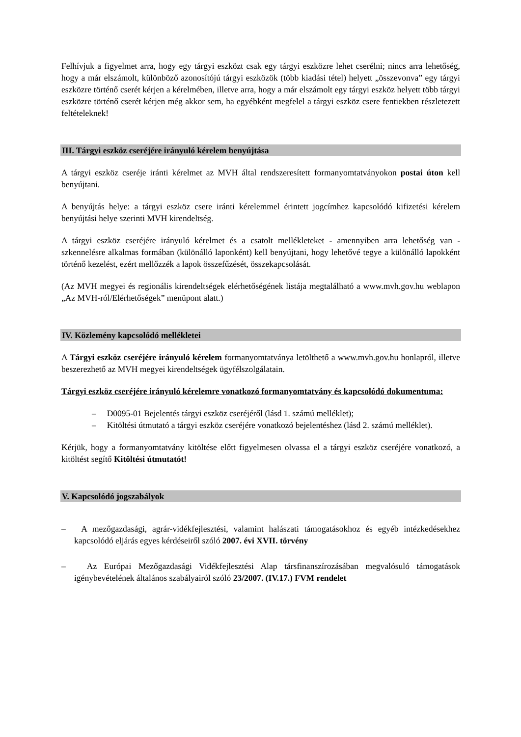Felhívjuk a figyelmet arra, hogy egy tárgyi eszközt csak egy tárgyi eszközre lehet cserélni; nincs arra lehetőség, hogy a már elszámolt, különböző azonosítójú tárgyi eszközök (több kiadási tétel) helyett „összevonva” egy tárgyi eszközre történő cserét kérjen a kérelmében, illetve arra, hogy a már elszámolt egy tárgyi eszköz helyett több tárgyi eszközre történő cserét kérjen még akkor sem, ha egyébként megfelel a tárgyi eszköz csere fentiekben részletezett feltételeknek!
III. Tárgyi eszköz cseréjére irányuló kérelem benyújtása
A tárgyi eszköz cseréje iránti kérelmet az MVH által rendszeresített formanyomtatványokon postai úton kell benyújtani.
A benyújtás helye: a tárgyi eszköz csere iránti kérelemmel érintett jogcímhez kapcsolódó kifizetési kérelem benyújtási helye szerinti MVH kirendeltség.
A tárgyi eszköz cseréjére irányuló kérelmet és a csatolt mellékleteket - amennyiben arra lehetőség van - szkennelésre alkalmas formában (különálló laponként) kell benyújtani, hogy lehetővé tegye a különálló lapokként történő kezelést, ezért mellőzzék a lapok összefűzését, összekapcsolását.
(Az MVH megyei és regionális kirendeltségek elérhetőségének listája megtalálható a www.mvh.gov.hu weblapon „Az MVH-ról/Elérhetőségek” menüpont alatt.)
IV. Közlemény kapcsolódó mellékletei
A Tárgyi eszköz cseréjére irányuló kérelem formanyomtatványa letölthető a www.mvh.gov.hu honlapról, illetve beszerezhető az MVH megyei kirendeltségek ügyfélszolgálatain.
Tárgyi eszköz cseréjére irányuló kérelemre vonatkozó formanyomtatvány és kapcsolódó dokumentuma:
– D0095-01 Bejelentés tárgyi eszköz cseréjéről (lásd 1. számú melléklet);
– Kitöltési útmutató a tárgyi eszköz cseréjére vonatkozó bejelentéshez (lásd 2. számú melléklet).
Kérjük, hogy a formanyomtatvány kitöltése előtt figyelmesen olvassa el a tárgyi eszköz cseréjére vonatkozó, a kitöltést segítő Kitöltési útmutatót!
V. Kapcsolódó jogszabályok
– A mezőgazdasági, agrár-vidékfejlesztési, valamint halászati támogatásokhoz és egyéb intézkedésekhez kapcsolódó eljárás egyes kérdéseiről szóló 2007. évi XVII. törvény
– Az Európai Mezőgazdasági Vidékfejlesztési Alap társfinanszírozásában megvalósuló támogatások igénybevételének általános szabályairól szóló 23/2007. (IV.17.) FVM rendelet